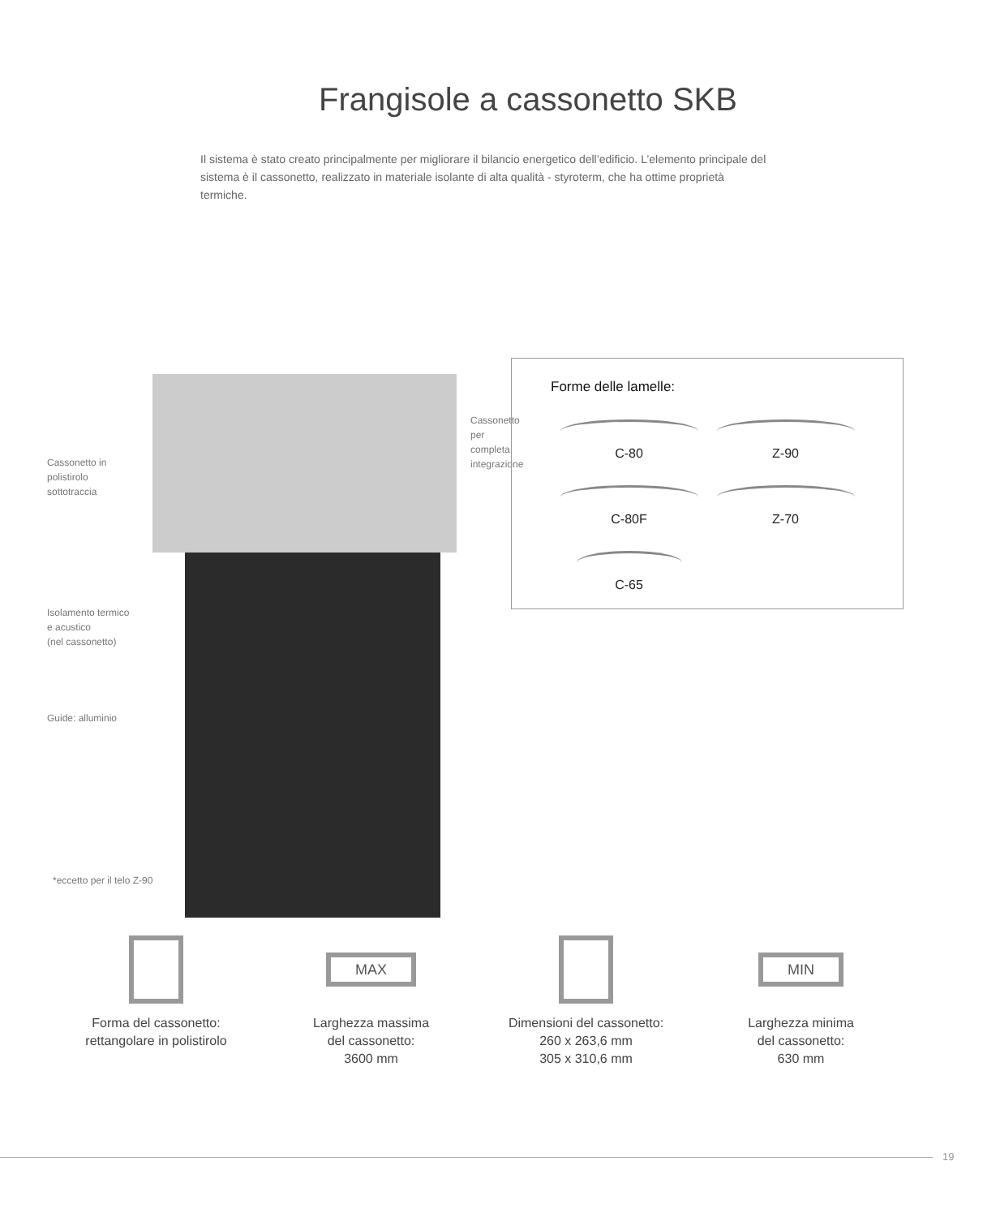Frangisole a cassonetto SKB
Il sistema è stato creato principalmente per migliorare il bilancio energetico dell’edificio. L’elemento principale del sistema è il cassonetto, realizzato in materiale isolante di alta qualità - styroterm, che ha ottime proprietà termiche.
Cassonetto in
polistirolo
sottotraccia
Cassonetto
per completa
integrazione
Isolamento termico
e acustico
(nel cassonetto)
Guide: alluminio
*eccetto per il telo Z-90
Forme delle lamelle:
C-80
Z-90
C-80F
Z-70
C-65
Forma del cassonetto:
rettangolare in polistirolo
MAX
Larghezza massima
del cassonetto:
3600 mm
Dimensioni del cassonetto:
260 x 263,6 mm
305 x 310,6 mm
MIN
Larghezza minima
del cassonetto:
630 mm
19